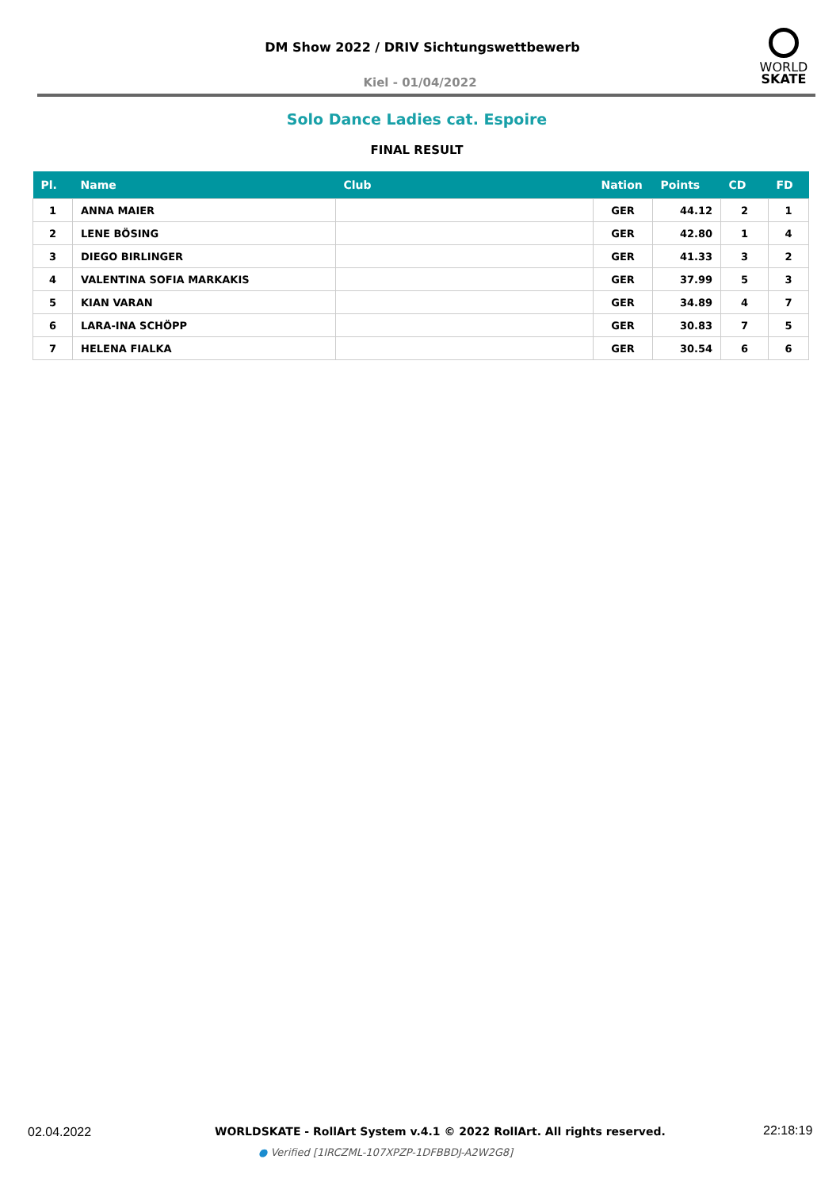DM Show 2022 / DRIV Sichtungswettbewerb
Kiel - 01/04/2022
WORLD
SKATE
Solo Dance Ladies cat. Espoire
FINAL RESULT
| Pl. | Name | Club | Nation | Points | CD | FD |
| --- | --- | --- | --- | --- | --- | --- |
| 1 | ANNA MAIER | | GER | 44.12 | 2 | 1 |
| 2 | LENE BÖSING | | GER | 42.80 | 1 | 4 |
| 3 | DIEGO BIRLINGER | | GER | 41.33 | 3 | 2 |
| 4 | VALENTINA SOFIA MARKAKIS | | GER | 37.99 | 5 | 3 |
| 5 | KIAN VARAN | | GER | 34.89 | 4 | 7 |
| 6 | LARA-INA SCHÖPP | | GER | 30.83 | 7 | 5 |
| 7 | HELENA FIALKA | | GER | 30.54 | 6 | 6 |
02.04.2022
WORLDSKATE - RollArt System v.4.1 © 2022 RollArt. All rights reserved.
22:18:19
● Verified [1IRCZML-107XPZP-1DFBBDJ-A2W2G8]